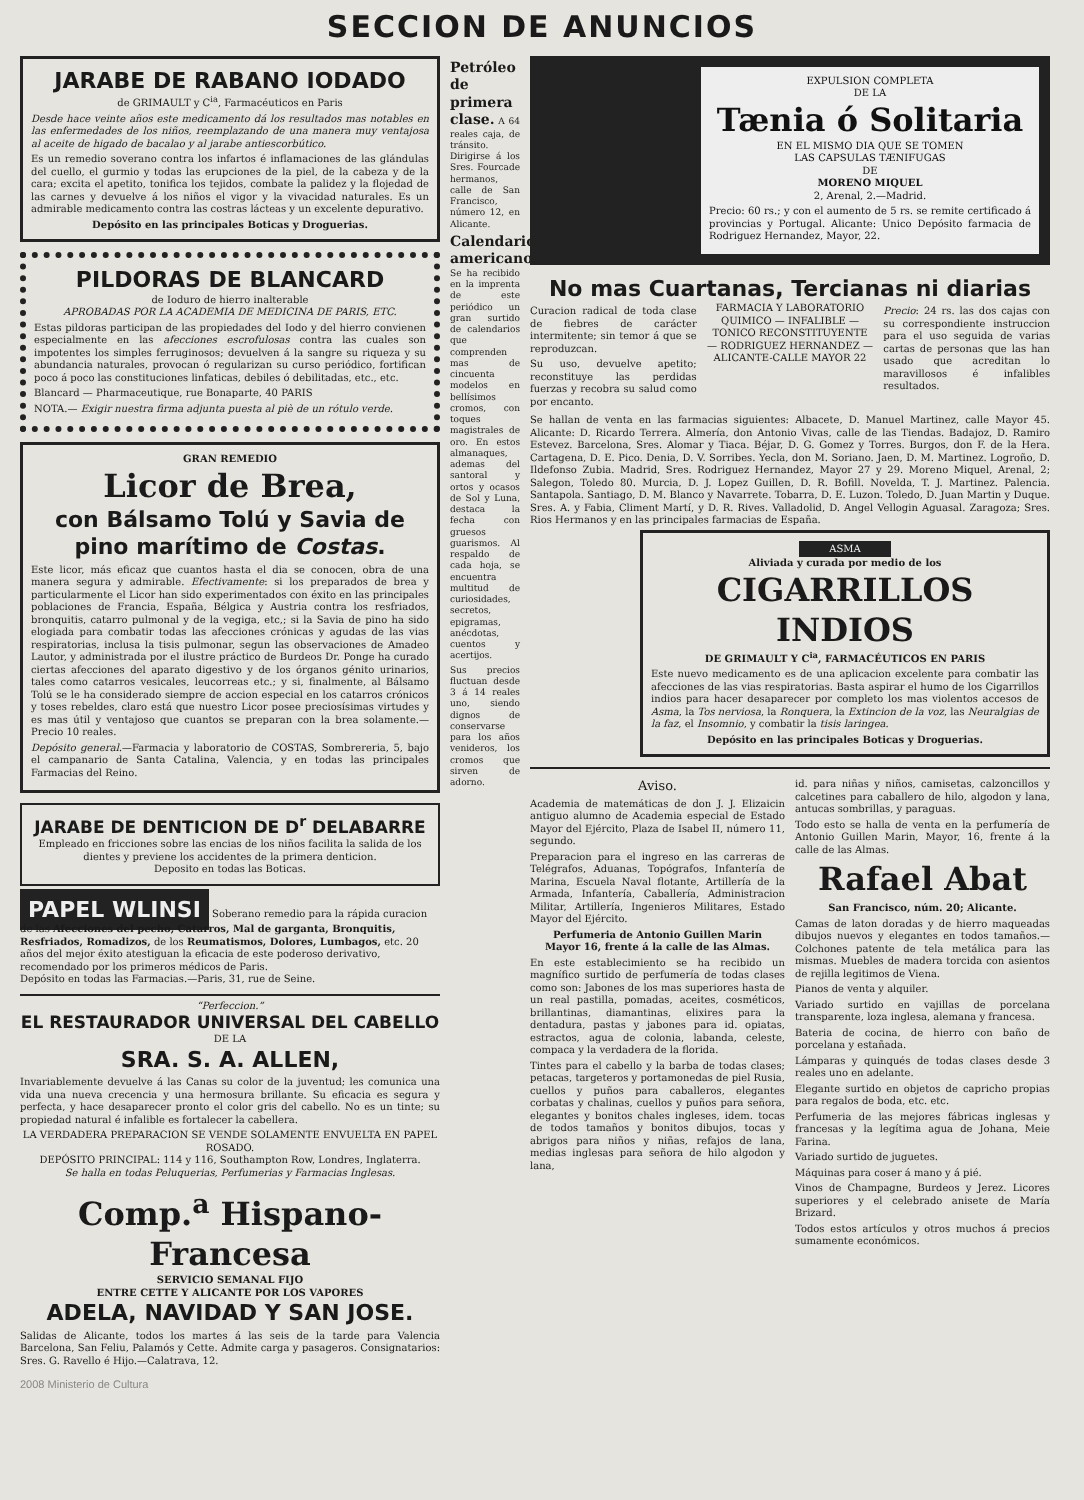SECCION DE ANUNCIOS
JARABE DE RABANO IODADO
de GRIMAULT y C<sup>ia</sup>, Farmacéuticos en Paris
Desde hace veinte años este medicamento dá los resultados mas notables en las enfermedades de los niños, reemplazando de una manera muy ventajosa al aceite de higado de bacalao y al jarabe antiescorbútico.
Es un remedio soverano contra los infartos é inflamaciones de las glándulas del cuello, el gurmio y todas las erupciones de la piel, de la cabeza y de la cara; excita el apetito, tonifica los tejidos, combate la palidez y la flojedad de las carnes y devuelve á los niños el vigor y la vivacidad naturales. Es un admirable medicamento contra las costras lácteas y un excelente depurativo.
Depósito en las principales Boticas y Droguerias.
PILDORAS DE BLANCARD
de Ioduro de hierro inalterable
APROBADAS POR LA ACADEMIA DE MEDICINA DE PARIS, ETC.
Estas pildoras participan de las propiedades del Iodo y del hierro convienen especialmente en las afecciones escrofulosas contra las cuales son impotentes los simples ferruginosos; devuelven á la sangre su riqueza y su abundancia naturales, provocan ó regularizan su curso periódico, fortifican poco á poco las constituciones linfaticas, debiles ó debilitadas, etc., etc.
Blancard — Pharmaceutique, rue Bonaparte, 40 PARIS
NOTA.— Exigir nuestra firma adjunta puesta al piè de un rótulo verde.
GRAN REMEDIO
Licor de Brea,
con Bálsamo Tolú y Savia de pino marítimo de Costas.
Este licor, más eficaz que cuantos hasta el dia se conocen, obra de una manera segura y admirable. Efectivamente: si los preparados de brea y particularmente el Licor han sido experimentados con éxito en las principales poblaciones de Francia, España, Bélgica y Austria contra los resfriados, bronquitis, catarro pulmonal y de la vegiga, etc,; si la Savia de pino ha sido elogiada para combatir todas las afecciones crónicas y agudas de las vias respiratorias, inclusa la tisis pulmonar, segun las observaciones de Amadeo Lautor, y administrada por el ilustre práctico de Burdeos Dr. Ponge ha curado ciertas afecciones del aparato digestivo y de los órganos génito urinarios, tales como catarros vesicales, leucorreas etc.; y si, finalmente, al Bálsamo Tolú se le ha considerado siempre de accion especial en los catarros crónicos y toses rebeldes, claro está que nuestro Licor posee preciosísimas virtudes y es mas útil y ventajoso que cuantos se preparan con la brea solamente.—Precio 10 reales.
Depósito general.—Farmacia y laboratorio de COSTAS, Sombrereria, 5, bajo el campanario de Santa Catalina, Valencia, y en todas las principales Farmacias del Reino.
JARABE DE DENTICION DE D<sup>r</sup> DELABARRE
Empleado en fricciones sobre las encias de los niños facilita la salida de los dientes y previene los accidentes de la primera denticion.
Deposito en todas las Boticas.
PAPEL WLINSI Soberano remedio para la rápida curacion de las Afecciones del pecho, Catarros, Mal de garganta, Bronquitis, Resfriados, Romadizos, de los Reumatismos, Dolores, Lumbagos, etc. 20 años del mejor éxito atestiguan la eficacia de este poderoso derivativo, recomendado por los primeros médicos de Paris.
Depósito en todas las Farmacias.—Paris, 31, rue de Seine.
“Perfeccion.”
EL RESTAURADOR UNIVERSAL DEL CABELLO
DE LA
SRA. S. A. ALLEN,
Invariablemente devuelve á las Canas su color de la juventud; les comunica una vida una nueva crecencia y una hermosura brillante. Su eficacia es segura y perfecta, y hace desaparecer pronto el color gris del cabello. No es un tinte; su propiedad natural é infalible es fortalecer la cabellera.
LA VERDADERA PREPARACION SE VENDE SOLAMENTE ENVUELTA EN PAPEL ROSADO.
DEPÓSITO PRINCIPAL: 114 y 116, Southampton Row, Londres, Inglaterra.
Se halla en todas Peluquerias, Perfumerias y Farmacias Inglesas.
Comp.<sup>a</sup> Hispano-Francesa
SERVICIO SEMANAL FIJO
ENTRE CETTE Y ALICANTE POR LOS VAPORES
ADELA, NAVIDAD Y SAN JOSE.
Salidas de Alicante, todos los martes á las seis de la tarde para Valencia Barcelona, San Feliu, Palamós y Cette. Admite carga y pasageros. Consignatarios: Sres. G. Ravello é Hijo.—Calatrava, 12.
Petróleo de primera clase. A 64 reales caja, de tránsito. Dirigirse á los Sres. Fourcade hermanos, calle de San Francisco, número 12, en Alicante.
Calendario americano. Se ha recibido en la imprenta de este periódico un gran surtido de calendarios que comprenden mas de cincuenta modelos en bellísimos cromos, con toques magistrales de oro. En estos almanaques, ademas del santoral y ortos y ocasos de Sol y Luna, destaca la fecha con gruesos guarismos. Al respaldo de cada hoja, se encuentra multitud de curiosidades, secretos, epigramas, anécdotas, cuentos y acertijos.
Sus precios fluctuan desde 3 á 14 reales uno, siendo dignos de conservarse para los años venideros, los cromos que sirven de adorno.
EXPULSION COMPLETA
DE LA
Tænia ó Solitaria
EN EL MISMO DIA QUE SE TOMEN
LAS CAPSULAS TÆNIFUGAS
DE
MORENO MIQUEL
2, Arenal, 2.—Madrid.
Precio: 60 rs.; y con el aumento de 5 rs. se remite certificado á provincias y Portugal. Alicante: Unico Depósito farmacia de Rodriguez Hernandez, Mayor, 22.
No mas Cuartanas, Tercianas ni diarias
Curacion radical de toda clase de fiebres de carácter intermitente; sin temor á que se reproduzcan.
Su uso, devuelve apetito; reconstituye las perdidas fuerzas y recobra su salud como por encanto.
FARMACIA Y LABORATORIO QUIMICO — INFALIBLE — TONICO RECONSTITUYENTE — RODRIGUEZ HERNANDEZ — ALICANTE-CALLE MAYOR 22
Precio: 24 rs. las dos cajas con su correspondiente instruccion para el uso seguida de varias cartas de personas que las han usado que acreditan lo maravillosos é infalibles resultados.
Se hallan de venta en las farmacias siguientes: Albacete, D. Manuel Martinez, calle Mayor 45. Alicante: D. Ricardo Terrera. Almería, don Antonio Vivas, calle de las Tiendas. Badajoz, D. Ramiro Estevez. Barcelona, Sres. Alomar y Tiaca. Béjar, D. G. Gomez y Torres. Burgos, don F. de la Hera. Cartagena, D. E. Pico. Denia, D. V. Sorribes. Yecla, don M. Soriano. Jaen, D. M. Martinez. Logroño, D. Ildefonso Zubia. Madrid, Sres. Rodriguez Hernandez, Mayor 27 y 29. Moreno Miquel, Arenal, 2; Salegon, Toledo 80. Murcia, D. J. Lopez Guillen, D. R. Bofill. Novelda, T. J. Martinez. Palencia. Santapola. Santiago, D. M. Blanco y Navarrete. Tobarra, D. E. Luzon. Toledo, D. Juan Martin y Duque. Sres. A. y Fabia, Climent Martí, y D. R. Rives. Valladolid, D. Angel Vellogin Aguasal. Zaragoza; Sres. Rios Hermanos y en las principales farmacias de España.
ASMA
Aliviada y curada por medio de los
CIGARRILLOS INDIOS
DE GRIMAULT Y C<sup>ia</sup>, FARMACÉUTICOS EN PARIS
Este nuevo medicamento es de una aplicacion excelente para combatir las afecciones de las vias respiratorias. Basta aspirar el humo de los Cigarrillos indios para hacer desaparecer por completo los mas violentos accesos de Asma, la Tos nerviosa, la Ronquera, la Extincion de la voz, las Neuralgias de la faz, el Insomnio, y combatir la tisis laringea.
Depósito en las principales Boticas y Droguerias.
Aviso.
Academia de matemáticas de don J. J. Elizaicin antiguo alumno de Academia especial de Estado Mayor del Ejército, Plaza de Isabel II, número 11, segundo.
Preparacion para el ingreso en las carreras de Telégrafos, Aduanas, Topógrafos, Infantería de Marina, Escuela Naval flotante, Artillería de la Armada, Infantería, Caballería, Administracion Militar, Artillería, Ingenieros Militares, Estado Mayor del Ejército.
Perfumeria de Antonio Guillen Marin
Mayor 16, frente á la calle de las Almas.
En este establecimiento se ha recibido un magnífico surtido de perfumería de todas clases como son: Jabones de los mas superiores hasta de un real pastilla, pomadas, aceites, cosméticos, brillantinas, diamantinas, elixires para la dentadura, pastas y jabones para id. opiatas, estractos, agua de colonia, labanda, celeste, compaca y la verdadera de la florida.
Tintes para el cabello y la barba de todas clases; petacas, targeteros y portamonedas de piel Rusia, cuellos y puños para caballeros, elegantes corbatas y chalinas, cuellos y puños para señora, elegantes y bonitos chales ingleses, idem. tocas de todos tamaños y bonitos dibujos, tocas y abrigos para niños y niñas, refajos de lana, medias inglesas para señora de hilo algodon y lana,
id. para niñas y niños, camisetas, calzoncillos y calcetines para caballero de hilo, algodon y lana, antucas sombrillas, y paraguas.
Todo esto se halla de venta en la perfumería de Antonio Guillen Marin, Mayor, 16, frente á la calle de las Almas.
Rafael Abat
San Francisco, núm. 20; Alicante.
Camas de laton doradas y de hierro maqueadas dibujos nuevos y elegantes en todos tamaños.—Colchones patente de tela metálica para las mismas. Muebles de madera torcida con asientos de rejilla legitimos de Viena.
Pianos de venta y alquiler.
Variado surtido en vajillas de porcelana transparente, loza inglesa, alemana y francesa.
Bateria de cocina, de hierro con baño de porcelana y estañada.
Lámparas y quinqués de todas clases desde 3 reales uno en adelante.
Elegante surtido en objetos de capricho propias para regalos de boda, etc. etc.
Perfumeria de las mejores fábricas inglesas y francesas y la legítima agua de Johana, Meie Farina.
Variado surtido de juguetes.
Máquinas para coser á mano y á pié.
Vinos de Champagne, Burdeos y Jerez. Licores superiores y el celebrado anisete de María Brizard.
Todos estos artículos y otros muchos á precios sumamente económicos.
2008 Ministerio de Cultura